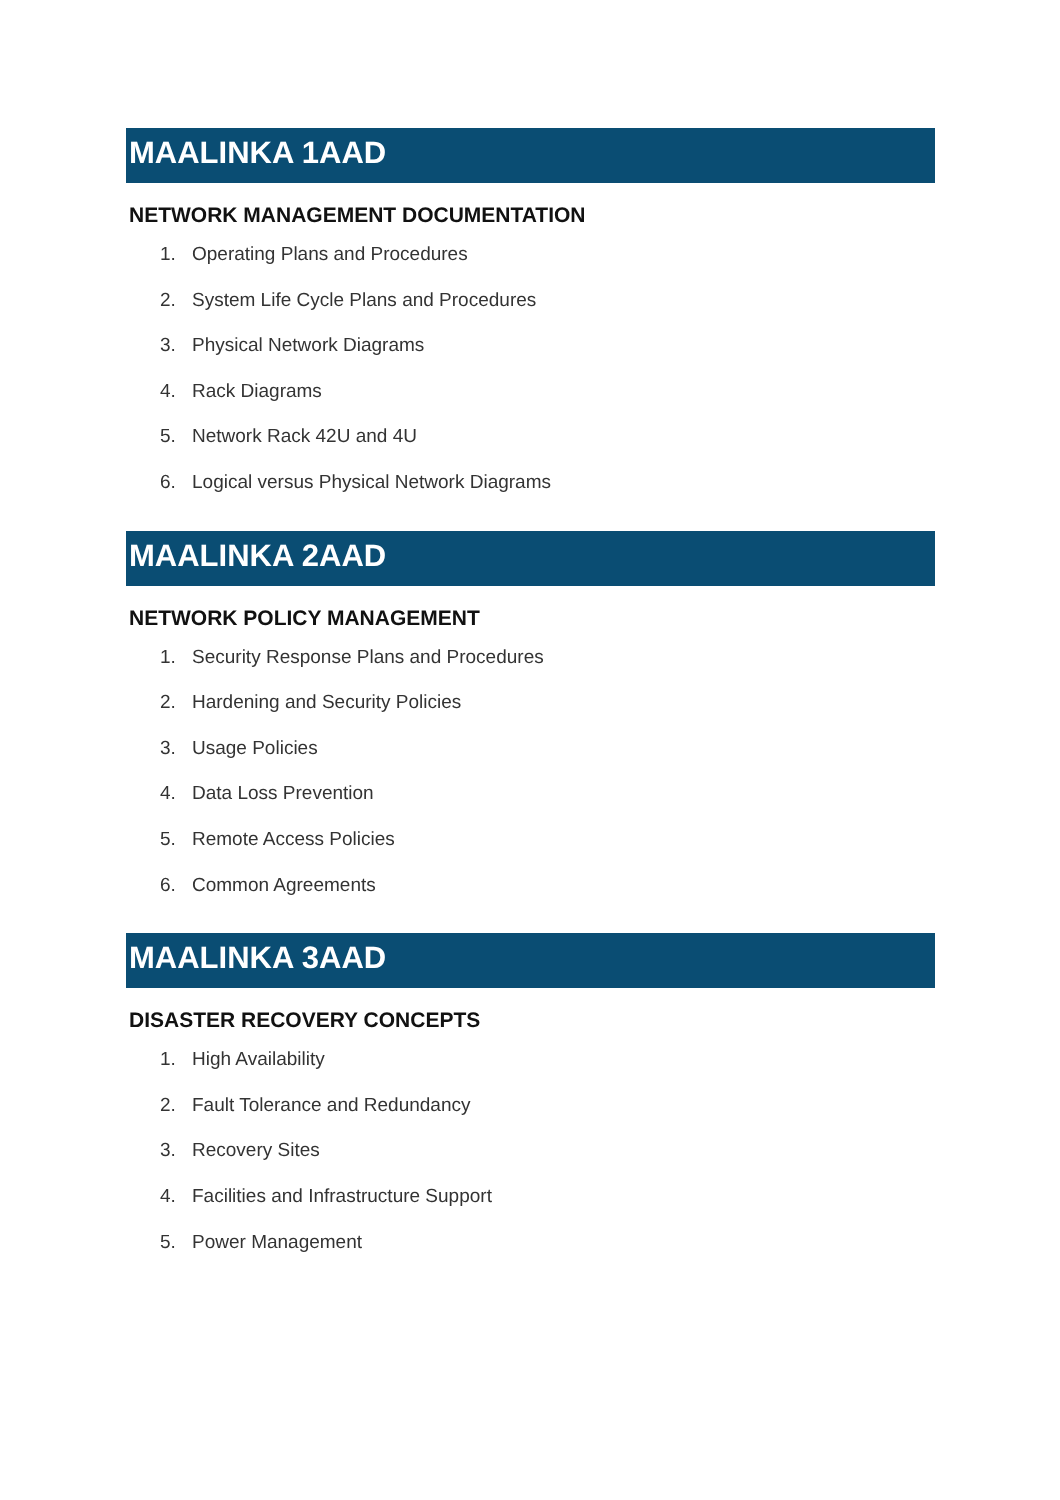MAALINKA 1AAD
NETWORK MANAGEMENT DOCUMENTATION
1. Operating Plans and Procedures
2. System Life Cycle Plans and Procedures
3. Physical Network Diagrams
4. Rack Diagrams
5. Network Rack 42U and 4U
6. Logical versus Physical Network Diagrams
MAALINKA 2AAD
NETWORK POLICY MANAGEMENT
1. Security Response Plans and Procedures
2. Hardening and Security Policies
3. Usage Policies
4. Data Loss Prevention
5. Remote Access Policies
6. Common Agreements
MAALINKA 3AAD
DISASTER RECOVERY CONCEPTS
1. High Availability
2. Fault Tolerance and Redundancy
3. Recovery Sites
4. Facilities and Infrastructure Support
5. Power Management